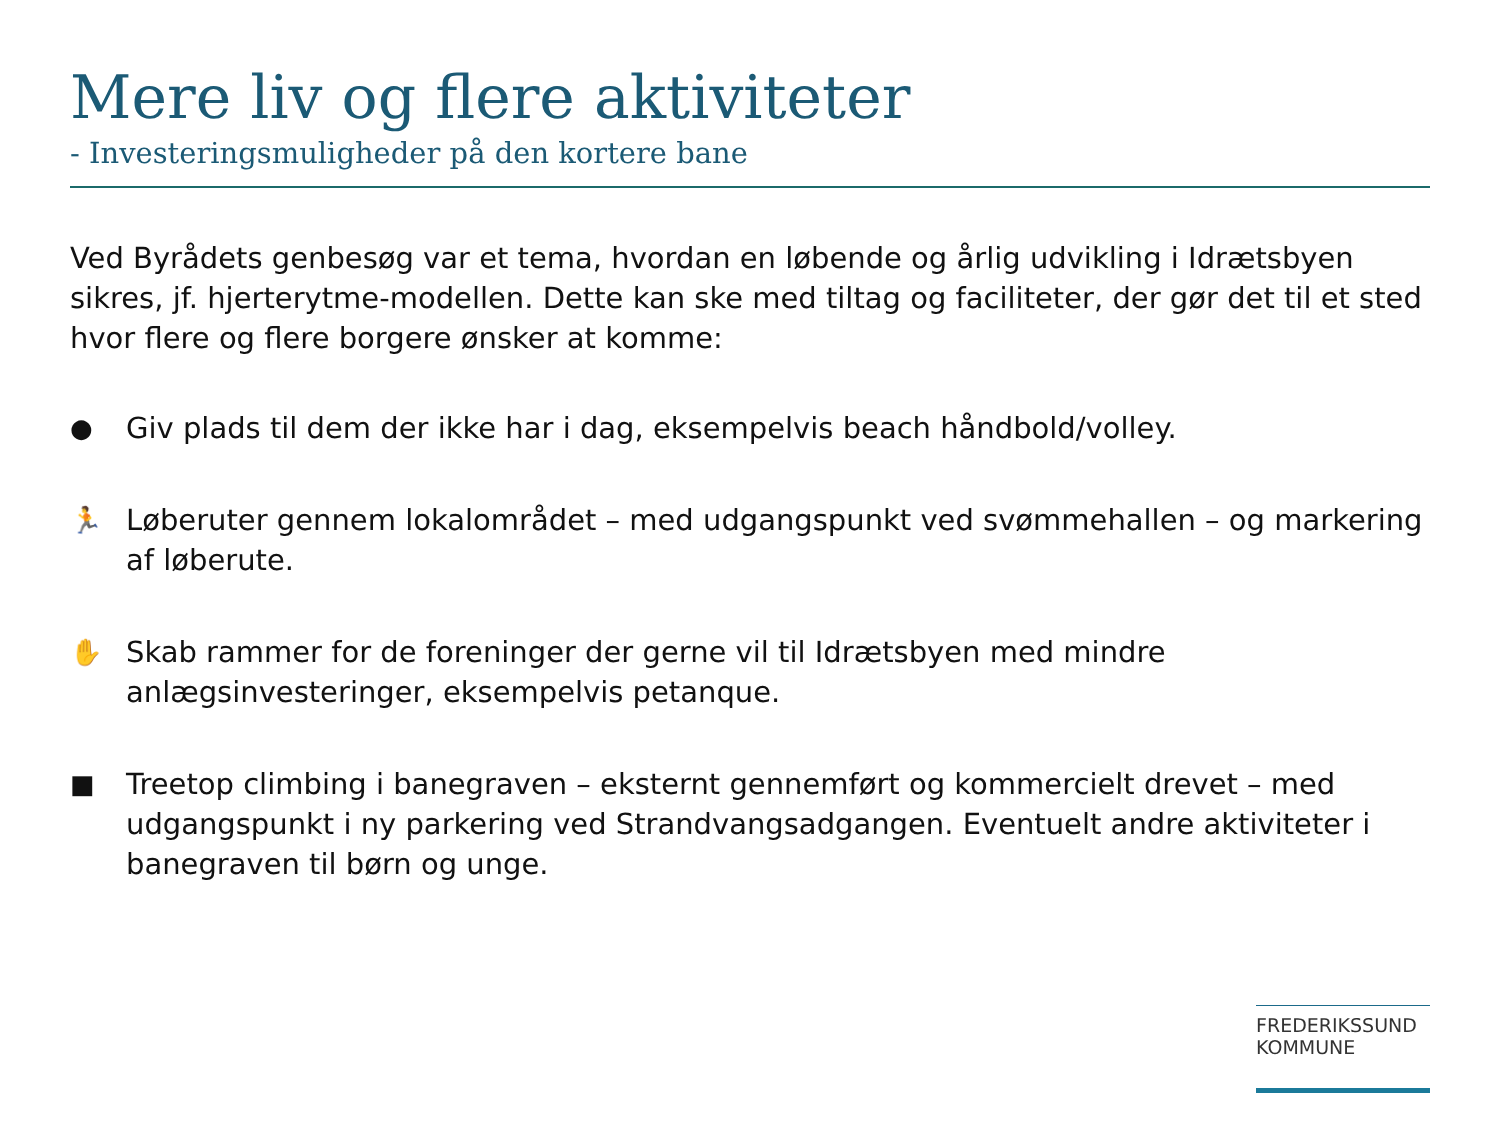Mere liv og flere aktiviteter
- Investeringsmuligheder på den kortere bane
Ved Byrådets genbesøg var et tema, hvordan en løbende og årlig udvikling i Idrætsbyen sikres, jf. hjerterytme-modellen. Dette kan ske med tiltag og faciliteter, der gør det til et sted hvor flere og flere borgere ønsker at komme:
● Giv plads til dem der ikke har i dag, eksempelvis beach håndbold/volley.
🏃 Løberuter gennem lokalområdet – med udgangspunkt ved svømmehallen – og markering af løberute.
✋ Skab rammer for de foreninger der gerne vil til Idrætsbyen med mindre anlægsinvesteringer, eksempelvis petanque.
■ Treetop climbing i banegraven – eksternt gennemført og kommercielt drevet – med udgangspunkt i ny parkering ved Strandvangsadgangen. Eventuelt andre aktiviteter i banegraven til børn og unge.
FREDERIKSSUND
KOMMUNE